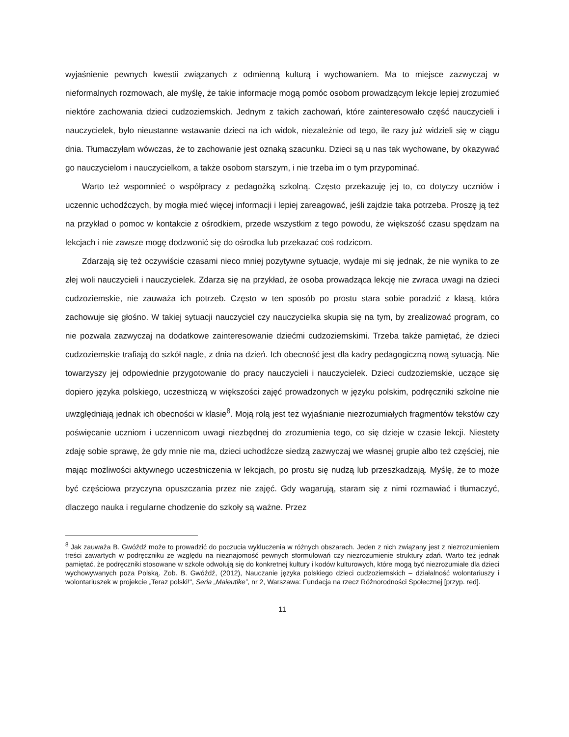wyjaśnienie pewnych kwestii związanych z odmienną kulturą i wychowaniem. Ma to miejsce zazwyczaj w nieformalnych rozmowach, ale myślę, że takie informacje mogą pomóc osobom prowadzącym lekcje lepiej zrozumieć niektóre zachowania dzieci cudzoziemskich. Jednym z takich zachowań, które zainteresowało część nauczycieli i nauczycielek, było nieustanne wstawanie dzieci na ich widok, niezależnie od tego, ile razy już widzieli się w ciągu dnia. Tłumaczyłam wówczas, że to zachowanie jest oznaką szacunku. Dzieci są u nas tak wychowane, by okazywać go nauczycielom i nauczycielkom, a także osobom starszym, i nie trzeba im o tym przypominać.
Warto też wspomnieć o współpracy z pedagożką szkolną. Często przekazuję jej to, co dotyczy uczniów i uczennic uchodźczych, by mogła mieć więcej informacji i lepiej zareagować, jeśli zajdzie taka potrzeba. Proszę ją też na przykład o pomoc w kontakcie z ośrodkiem, przede wszystkim z tego powodu, że większość czasu spędzam na lekcjach i nie zawsze mogę dodzwonić się do ośrodka lub przekazać coś rodzicom.
Zdarzają się też oczywiście czasami nieco mniej pozytywne sytuacje, wydaje mi się jednak, że nie wynika to ze złej woli nauczycieli i nauczycielek. Zdarza się na przykład, że osoba prowadząca lekcję nie zwraca uwagi na dzieci cudzoziemskie, nie zauważa ich potrzeb. Często w ten sposób po prostu stara sobie poradzić z klasą, która zachowuje się głośno. W takiej sytuacji nauczyciel czy nauczycielka skupia się na tym, by zrealizować program, co nie pozwala zazwyczaj na dodatkowe zainteresowanie dziećmi cudzoziemskimi. Trzeba także pamiętać, że dzieci cudzoziemskie trafiają do szkół nagle, z dnia na dzień. Ich obecność jest dla kadry pedagogiczną nową sytuacją. Nie towarzyszy jej odpowiednie przygotowanie do pracy nauczycieli i nauczycielek. Dzieci cudzoziemskie, uczące się dopiero języka polskiego, uczestniczą w większości zajęć prowadzonych w języku polskim, podręczniki szkolne nie uwzględniają jednak ich obecności w klasie<sup>8</sup>. Moją rolą jest też wyjaśnianie niezrozumiałych fragmentów tekstów czy poświęcanie uczniom i uczennicom uwagi niezbędnej do zrozumienia tego, co się dzieje w czasie lekcji. Niestety zdaję sobie sprawę, że gdy mnie nie ma, dzieci uchodźcze siedzą zazwyczaj we własnej grupie albo też częściej, nie mając możliwości aktywnego uczestniczenia w lekcjach, po prostu się nudzą lub przeszkadzają. Myślę, że to może być częściowa przyczyna opuszczania przez nie zajęć. Gdy wagarują, staram się z nimi rozmawiać i tłumaczyć, dlaczego nauka i regularne chodzenie do szkoły są ważne. Przez
<sup>8</sup> Jak zauważa B. Gwóźdź może to prowadzić do poczucia wykluczenia w różnych obszarach. Jeden z nich związany jest z niezrozumieniem treści zawartych w podręczniku ze względu na nieznajomość pewnych sformułowań czy niezrozumienie struktury zdań. Warto też jednak pamiętać, że podręczniki stosowane w szkole odwołują się do konkretnej kultury i kodów kulturowych, które mogą być niezrozumiałe dla dzieci wychowywanych poza Polską. Zob. B. Gwóźdź, (2012), Nauczanie języka polskiego dzieci cudzoziemskich – działalność wolontariuszy i wolontariuszek w projekcie „Teraz polski!", Seria „Maieutike”, nr 2, Warszawa: Fundacja na rzecz Różnorodności Społecznej [przyp. red].
11